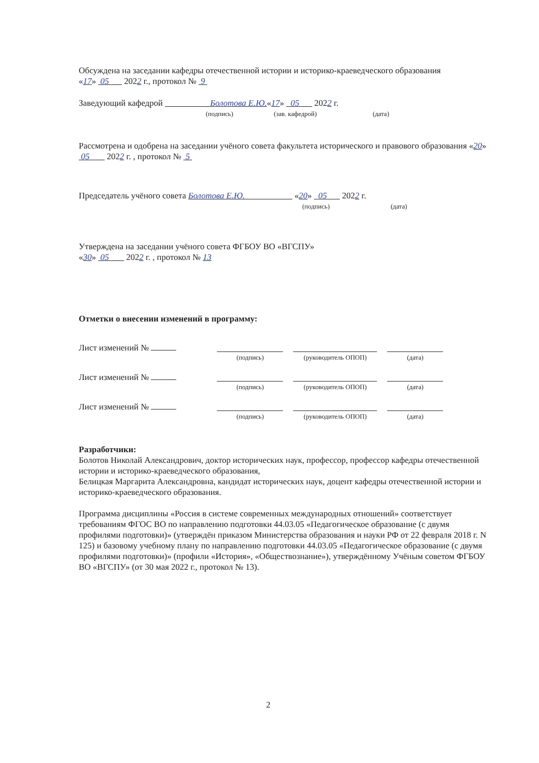Обсуждена на заседании кафедры отечественной истории и историко-краеведческого образования
«17» 05 2022 г., протокол № 9
Заведующий кафедрой Болотова Е.Ю.«17» 05 2022 г.
(подпись) (зав. кафедрой) (дата)
Рассмотрена и одобрена на заседании учёного совета факультета исторического и правового образования «20» 05 2022 г. , протокол № 5
Председатель учёного совета Болотова Е.Ю. «20» 05 2022 г.
(подпись) (дата)
Утверждена на заседании учёного совета ФГБОУ ВО «ВГСПУ»
«30» 05 2022 г. , протокол № 13
Отметки о внесении изменений в программу:
Лист изменений №
(подпись) (руководитель ОПОП) (дата)
Лист изменений №
(подпись) (руководитель ОПОП) (дата)
Лист изменений №
(подпись) (руководитель ОПОП) (дата)
Разработчики:
Болотов Николай Александрович, доктор исторических наук, профессор, профессор кафедры отечественной истории и историко-краеведческого образования,
Белицкая Маргарита Александровна, кандидат исторических наук, доцент кафедры отечественной истории и историко-краеведческого образования.
Программа дисциплины «Россия в системе современных международных отношений» соответствует требованиям ФГОС ВО по направлению подготовки 44.03.05 «Педагогическое образование (с двумя профилями подготовки)» (утверждён приказом Министерства образования и науки РФ от 22 февраля 2018 г. N 125) и базовому учебному плану по направлению подготовки 44.03.05 «Педагогическое образование (с двумя профилями подготовки)» (профили «История», «Обществознание»), утверждённому Учёным советом ФГБОУ ВО «ВГСПУ» (от 30 мая 2022 г., протокол № 13).
2